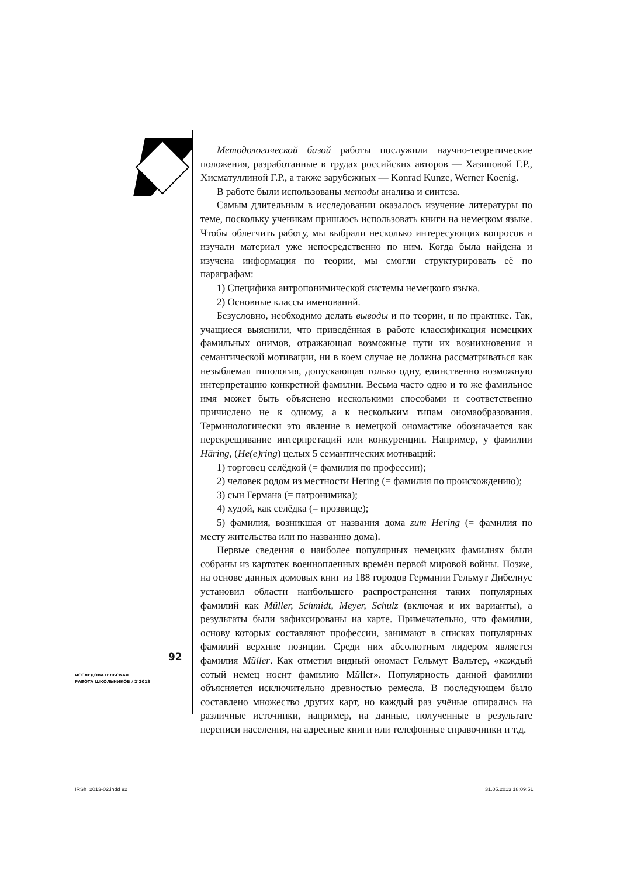Методологической базой работы послужили научно-теоретические положения, разработанные в трудах российских авторов — Хазиповой Г.Р., Хисматуллиной Г.Р., а также зарубежных — Konrad Kunze, Werner Koenig.
В работе были использованы методы анализа и синтеза.
Самым длительным в исследовании оказалось изучение литературы по теме, поскольку ученикам пришлось использовать книги на немецком языке. Чтобы облегчить работу, мы выбрали несколько интересующих вопросов и изучали материал уже непосредственно по ним. Когда была найдена и изучена информация по теории, мы смогли структурировать её по параграфам:
1) Специфика антропонимической системы немецкого языка.
2) Основные классы именований.
Безусловно, необходимо делать выводы и по теории, и по практике. Так, учащиеся выяснили, что приведённая в работе классификация немецких фамильных онимов, отражающая возможные пути их возникновения и семантической мотивации, ни в коем случае не должна рассматриваться как незыблемая типология, допускающая только одну, единственно возможную интерпретацию конкретной фамилии. Весьма часто одно и то же фамильное имя может быть объяснено несколькими способами и соответственно причислено не к одному, а к нескольким типам ономаобразования. Терминологически это явление в немецкой ономастике обозначается как перекрещивание интерпретаций или конкуренции. Например, у фамилии Häring, (He(e)ring) целых 5 семантических мотиваций:
1) торговец селёдкой (= фамилия по профессии);
2) человек родом из местности Hering (= фамилия по происхождению);
3) сын Германа (= патронимика);
4) худой, как селёдка (= прозвище);
5) фамилия, возникшая от названия дома zum Hering (= фамилия по месту жительства или по названию дома).
Первые сведения о наиболее популярных немецких фамилиях были собраны из картотек военнопленных времён первой мировой войны. Позже, на основе данных домовых книг из 188 городов Германии Гельмут Дибелиус установил области наибольшего распространения таких популярных фамилий как Müller, Schmidt, Meyer, Schulz (включая и их варианты), а результаты были зафиксированы на карте. Примечательно, что фамилии, основу которых составляют профессии, занимают в списках популярных фамилий верхние позиции. Среди них абсолютным лидером является фамилия Müller. Как отметил видный ономаст Гельмут Вальтер, «каждый сотый немец носит фамилию Müller». Популярность данной фамилии объясняется исключительно древностью ремесла. В последующем было составлено множество других карт, но каждый раз учёные опирались на различные источники, например, на данные, полученные в результате переписи населения, на адресные книги или телефонные справочники и т.д.
92
ИССЛЕДОВАТЕЛЬСКАЯ
РАБОТА ШКОЛЬНИКОВ / 2’2013
IRSh_2013-02.indd 92 31.05.2013 18:09:51